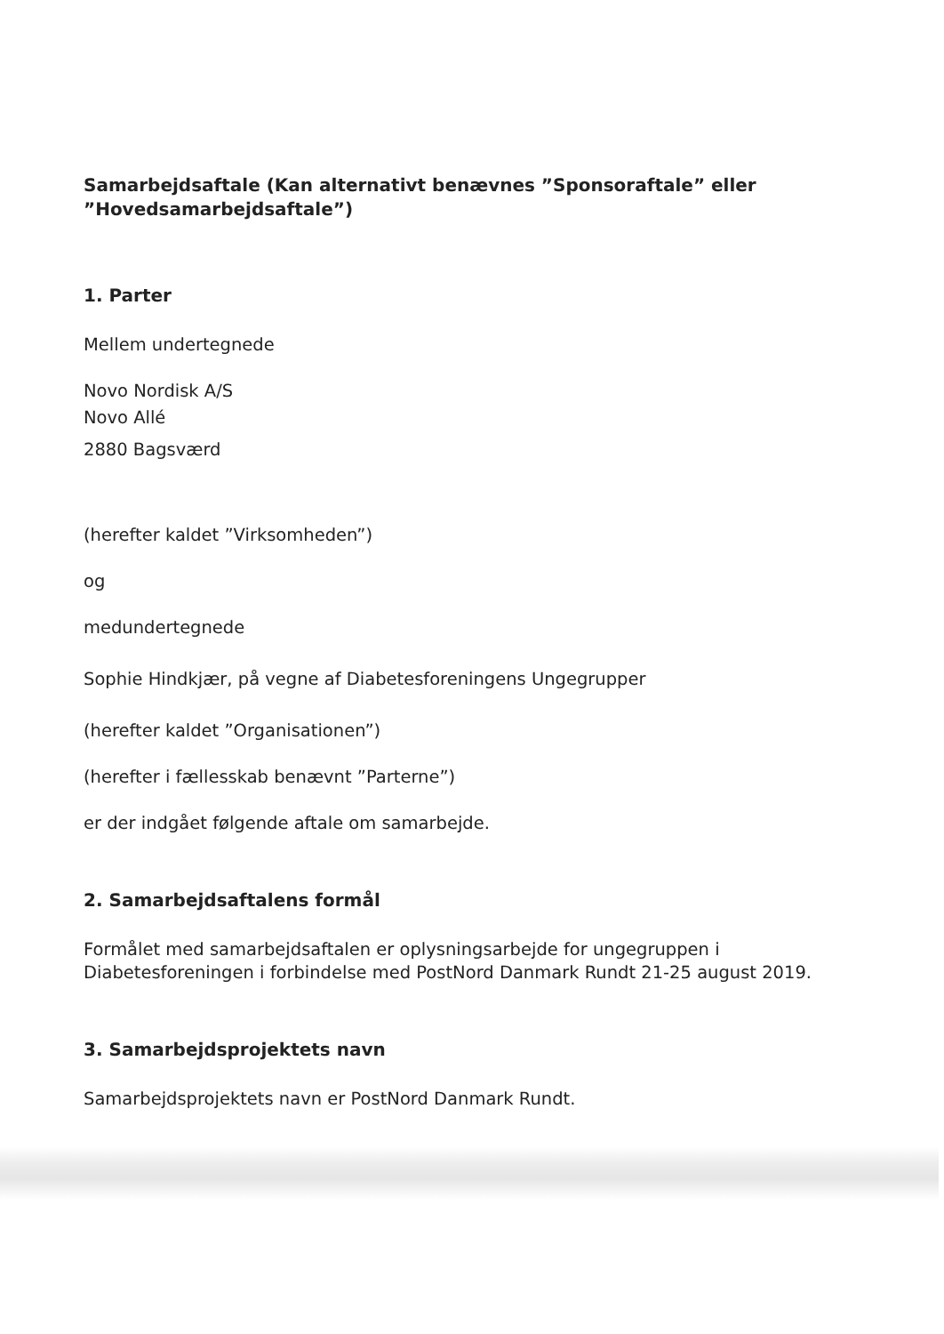Samarbejdsaftale (Kan alternativt benævnes ”Sponsoraftale” eller ”Hovedsamarbejdsaftale”)
1. Parter
Mellem undertegnede
Novo Nordisk A/S
Novo Allé
2880 Bagsværd
(herefter kaldet ”Virksomheden”)
og
medundertegnede
Sophie Hindkjær, på vegne af Diabetesforeningens Ungegrupper
(herefter kaldet ”Organisationen”)
(herefter i fællesskab benævnt ”Parterne”)
er der indgået følgende aftale om samarbejde.
2. Samarbejdsaftalens formål
Formålet med samarbejdsaftalen er oplysningsarbejde for ungegruppen i Diabetesforeningen i forbindelse med PostNord Danmark Rundt 21-25 august 2019.
3. Samarbejdsprojektets navn
Samarbejdsprojektets navn er PostNord Danmark Rundt.